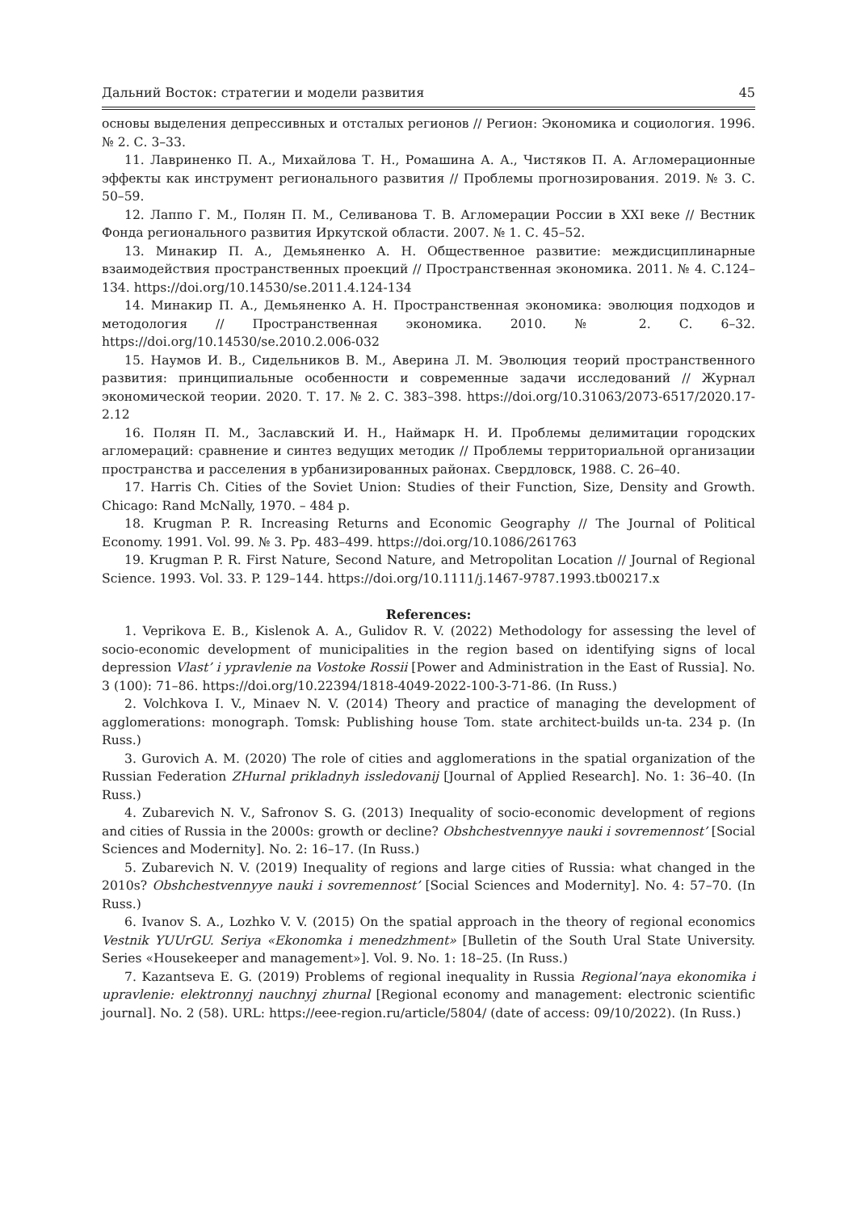Дальний Восток: стратегии и модели развития 45
основы выделения депрессивных и отсталых регионов // Регион: Экономика и социология. 1996. № 2. С. 3–33.
11. Лавриненко П. А., Михайлова Т. Н., Ромашина А. А., Чистяков П. А. Агломерационные эффекты как инструмент регионального развития // Проблемы прогнозирования. 2019. № 3. С. 50–59.
12. Лаппо Г. М., Полян П. М., Селиванова Т. В. Агломерации России в XXI веке // Вестник Фонда регионального развития Иркутской области. 2007. № 1. С. 45–52.
13. Минакир П. А., Демьяненко А. Н. Общественное развитие: междисциплинарные взаимодействия пространственных проекций // Пространственная экономика. 2011. № 4. С.124–134. https://doi.org/10.14530/se.2011.4.124-134
14. Минакир П. А., Демьяненко А. Н. Пространственная экономика: эволюция подходов и методология // Пространственная экономика. 2010. № 2. С. 6–32. https://doi.org/10.14530/se.2010.2.006-032
15. Наумов И. В., Сидельников В. М., Аверина Л. М. Эволюция теорий пространственного развития: принципиальные особенности и современные задачи исследований // Журнал экономической теории. 2020. Т. 17. № 2. С. 383–398. https://doi.org/10.31063/2073-6517/2020.17-2.12
16. Полян П. М., Заславский И. Н., Наймарк Н. И. Проблемы делимитации городских агломераций: сравнение и синтез ведущих методик // Проблемы территориальной организации пространства и расселения в урбанизированных районах. Свердловск, 1988. С. 26–40.
17. Harris Ch. Cities of the Soviet Union: Studies of their Function, Size, Density and Growth. Chicago: Rand McNally, 1970. – 484 p.
18. Krugman P. R. Increasing Returns and Economic Geography // The Journal of Political Economy. 1991. Vol. 99. № 3. Pp. 483–499. https://doi.org/10.1086/261763
19. Krugman P. R. First Nature, Second Nature, and Metropolitan Location // Journal of Regional Science. 1993. Vol. 33. P. 129–144. https://doi.org/10.1111/j.1467-9787.1993.tb00217.x
References:
1. Veprikova E. B., Kislenok A. A., Gulidov R. V. (2022) Methodology for assessing the level of socio-economic development of municipalities in the region based on identifying signs of local depression Vlast’ i ypravlenie na Vostoke Rossii [Power and Administration in the East of Russia]. No. 3 (100): 71–86. https://doi.org/10.22394/1818-4049-2022-100-3-71-86. (In Russ.)
2. Volchkova I. V., Minaev N. V. (2014) Theory and practice of managing the development of agglomerations: monograph. Tomsk: Publishing house Tom. state architect-builds un-ta. 234 p. (In Russ.)
3. Gurovich A. M. (2020) The role of cities and agglomerations in the spatial organization of the Russian Federation ZHurnal prikladnyh issledovanij [Journal of Applied Research]. No. 1: 36–40. (In Russ.)
4. Zubarevich N. V., Safronov S. G. (2013) Inequality of socio-economic development of regions and cities of Russia in the 2000s: growth or decline? Obshchestvennyye nauki i sovremennost’ [Social Sciences and Modernity]. No. 2: 16–17. (In Russ.)
5. Zubarevich N. V. (2019) Inequality of regions and large cities of Russia: what changed in the 2010s? Obshchestvennyye nauki i sovremennost’ [Social Sciences and Modernity]. No. 4: 57–70. (In Russ.)
6. Ivanov S. A., Lozhko V. V. (2015) On the spatial approach in the theory of regional economics Vestnik YUUrGU. Seriya «Ekonomka i menedzhment» [Bulletin of the South Ural State University. Series «Housekeeper and management»]. Vol. 9. No. 1: 18–25. (In Russ.)
7. Kazantseva E. G. (2019) Problems of regional inequality in Russia Regional’naya ekonomika i upravlenie: elektronnyj nauchnyj zhurnal [Regional economy and management: electronic scientific journal]. No. 2 (58). URL: https://eee-region.ru/article/5804/ (date of access: 09/10/2022). (In Russ.)